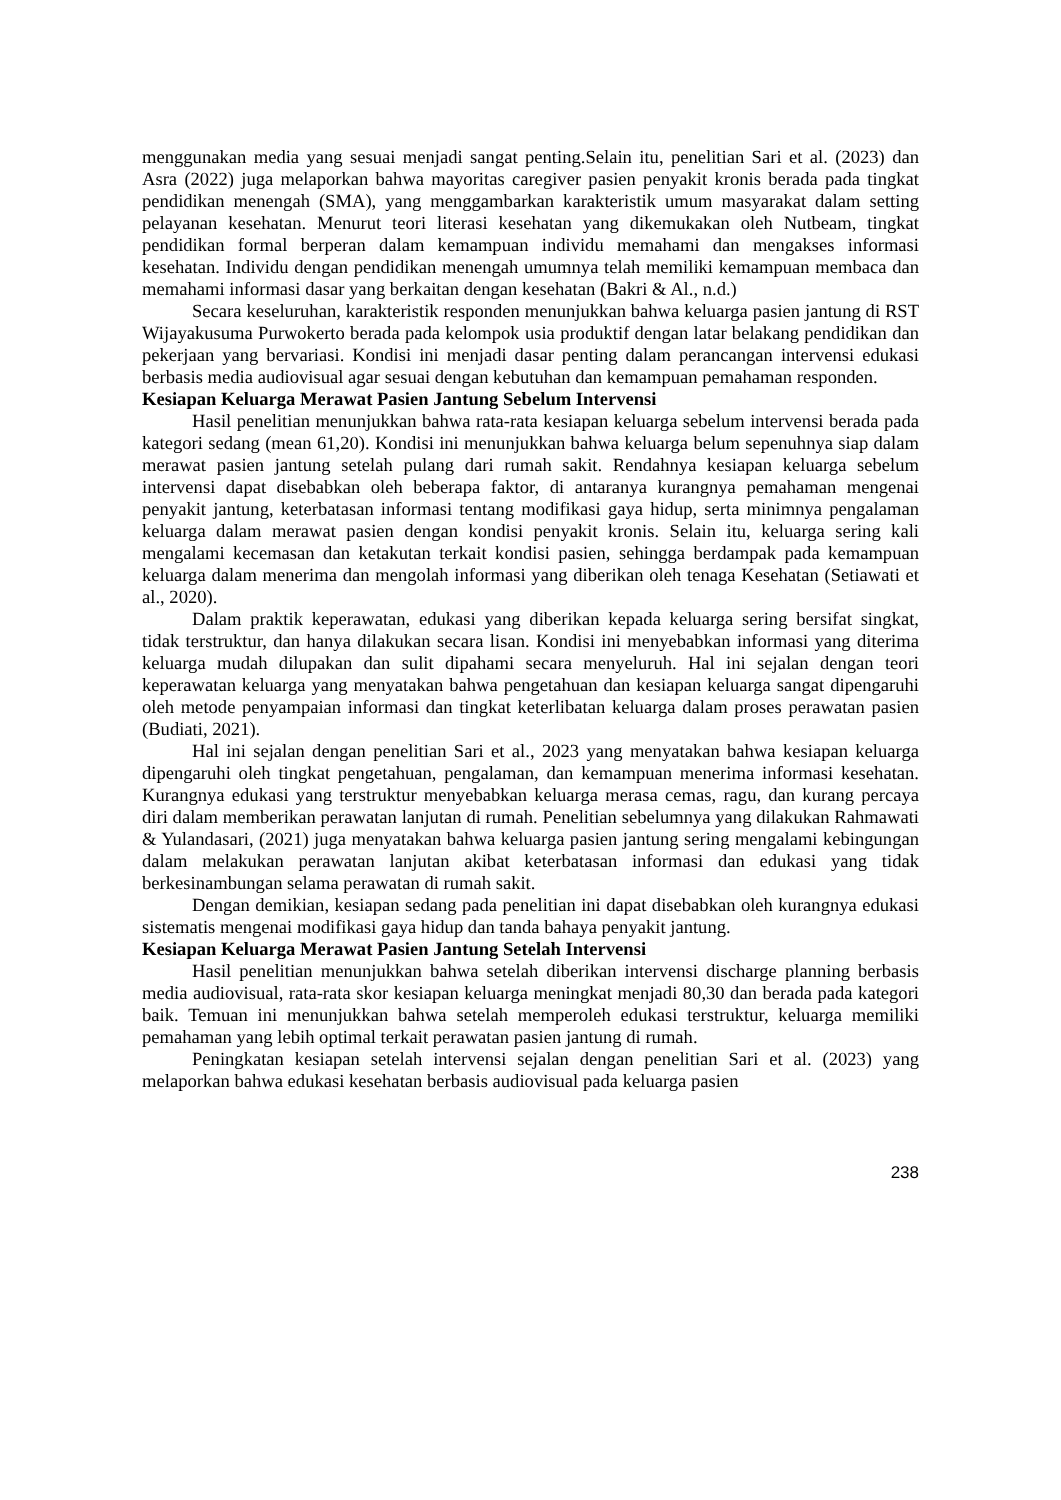menggunakan media yang sesuai menjadi sangat penting.Selain itu, penelitian Sari et al. (2023) dan Asra (2022) juga melaporkan bahwa mayoritas caregiver pasien penyakit kronis berada pada tingkat pendidikan menengah (SMA), yang menggambarkan karakteristik umum masyarakat dalam setting pelayanan kesehatan. Menurut teori literasi kesehatan yang dikemukakan oleh Nutbeam, tingkat pendidikan formal berperan dalam kemampuan individu memahami dan mengakses informasi kesehatan. Individu dengan pendidikan menengah umumnya telah memiliki kemampuan membaca dan memahami informasi dasar yang berkaitan dengan kesehatan (Bakri & Al., n.d.)
Secara keseluruhan, karakteristik responden menunjukkan bahwa keluarga pasien jantung di RST Wijayakusuma Purwokerto berada pada kelompok usia produktif dengan latar belakang pendidikan dan pekerjaan yang bervariasi. Kondisi ini menjadi dasar penting dalam perancangan intervensi edukasi berbasis media audiovisual agar sesuai dengan kebutuhan dan kemampuan pemahaman responden.
Kesiapan Keluarga Merawat Pasien Jantung Sebelum Intervensi
Hasil penelitian menunjukkan bahwa rata-rata kesiapan keluarga sebelum intervensi berada pada kategori sedang (mean 61,20). Kondisi ini menunjukkan bahwa keluarga belum sepenuhnya siap dalam merawat pasien jantung setelah pulang dari rumah sakit. Rendahnya kesiapan keluarga sebelum intervensi dapat disebabkan oleh beberapa faktor, di antaranya kurangnya pemahaman mengenai penyakit jantung, keterbatasan informasi tentang modifikasi gaya hidup, serta minimnya pengalaman keluarga dalam merawat pasien dengan kondisi penyakit kronis. Selain itu, keluarga sering kali mengalami kecemasan dan ketakutan terkait kondisi pasien, sehingga berdampak pada kemampuan keluarga dalam menerima dan mengolah informasi yang diberikan oleh tenaga Kesehatan (Setiawati et al., 2020).
Dalam praktik keperawatan, edukasi yang diberikan kepada keluarga sering bersifat singkat, tidak terstruktur, dan hanya dilakukan secara lisan. Kondisi ini menyebabkan informasi yang diterima keluarga mudah dilupakan dan sulit dipahami secara menyeluruh. Hal ini sejalan dengan teori keperawatan keluarga yang menyatakan bahwa pengetahuan dan kesiapan keluarga sangat dipengaruhi oleh metode penyampaian informasi dan tingkat keterlibatan keluarga dalam proses perawatan pasien (Budiati, 2021).
Hal ini sejalan dengan penelitian Sari et al., 2023 yang menyatakan bahwa kesiapan keluarga dipengaruhi oleh tingkat pengetahuan, pengalaman, dan kemampuan menerima informasi kesehatan. Kurangnya edukasi yang terstruktur menyebabkan keluarga merasa cemas, ragu, dan kurang percaya diri dalam memberikan perawatan lanjutan di rumah. Penelitian sebelumnya yang dilakukan Rahmawati & Yulandasari, (2021) juga menyatakan bahwa keluarga pasien jantung sering mengalami kebingungan dalam melakukan perawatan lanjutan akibat keterbatasan informasi dan edukasi yang tidak berkesinambungan selama perawatan di rumah sakit.
Dengan demikian, kesiapan sedang pada penelitian ini dapat disebabkan oleh kurangnya edukasi sistematis mengenai modifikasi gaya hidup dan tanda bahaya penyakit jantung.
Kesiapan Keluarga Merawat Pasien Jantung Setelah Intervensi
Hasil penelitian menunjukkan bahwa setelah diberikan intervensi discharge planning berbasis media audiovisual, rata-rata skor kesiapan keluarga meningkat menjadi 80,30 dan berada pada kategori baik. Temuan ini menunjukkan bahwa setelah memperoleh edukasi terstruktur, keluarga memiliki pemahaman yang lebih optimal terkait perawatan pasien jantung di rumah.
Peningkatan kesiapan setelah intervensi sejalan dengan penelitian Sari et al. (2023) yang melaporkan bahwa edukasi kesehatan berbasis audiovisual pada keluarga pasien
238